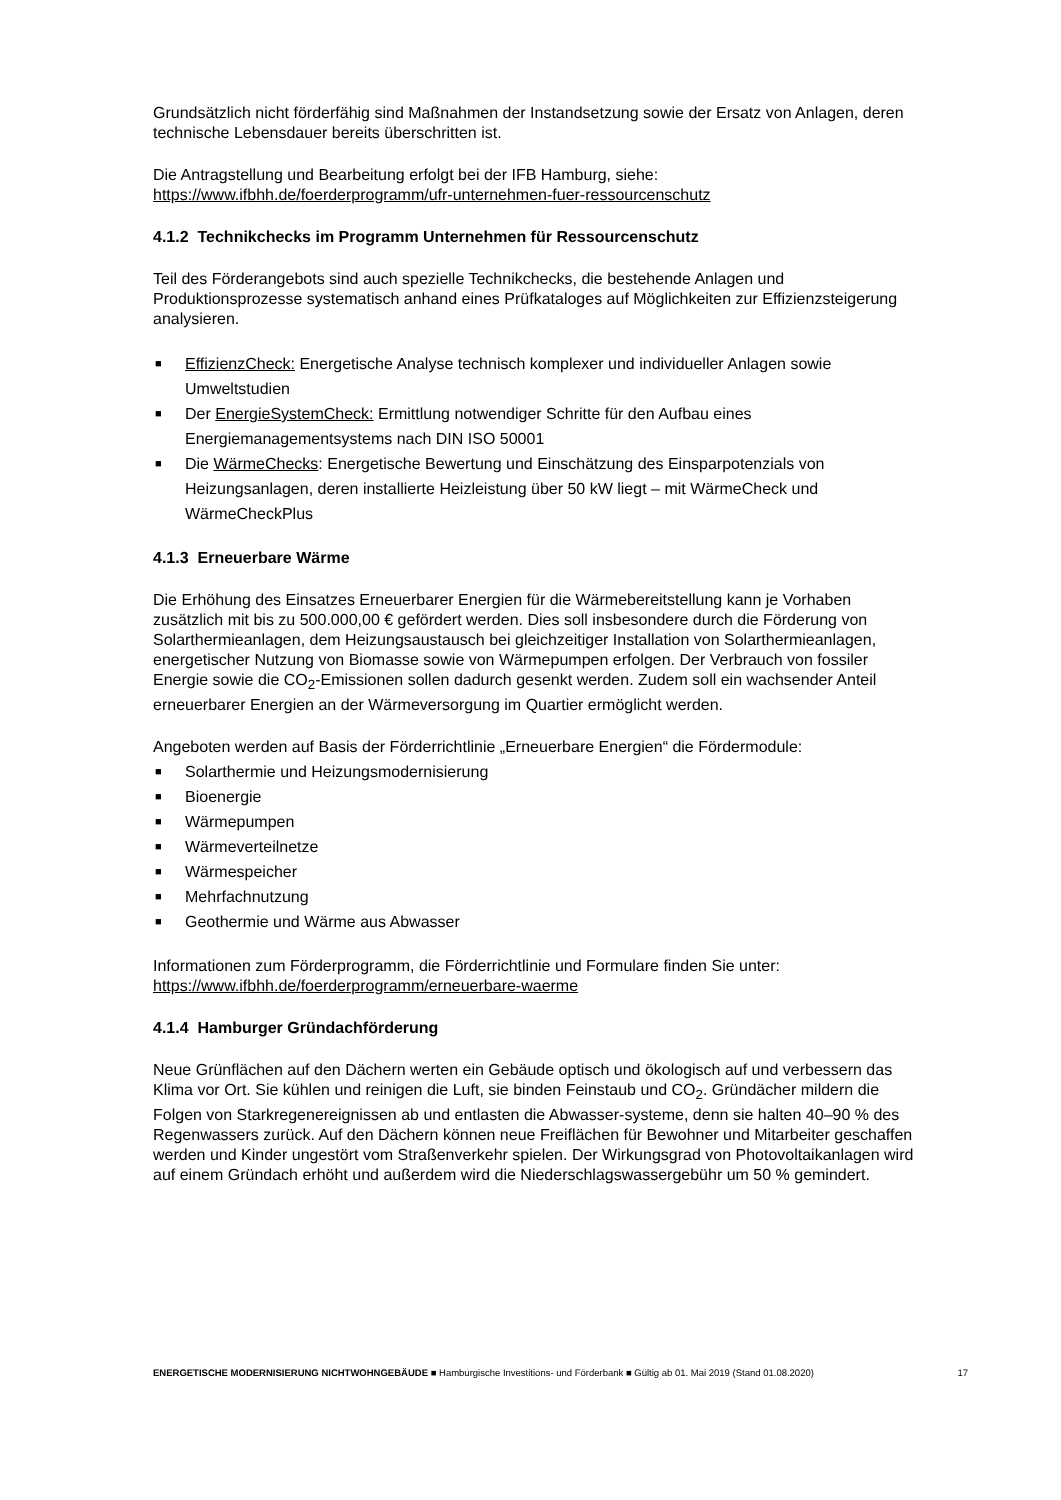Grundsätzlich nicht förderfähig sind Maßnahmen der Instandsetzung sowie der Ersatz von Anlagen, deren technische Lebensdauer bereits überschritten ist.
Die Antragstellung und Bearbeitung erfolgt bei der IFB Hamburg, siehe:
https://www.ifbhh.de/foerderprogramm/ufr-unternehmen-fuer-ressourcenschutz
4.1.2 Technikchecks im Programm Unternehmen für Ressourcenschutz
Teil des Förderangebots sind auch spezielle Technikchecks, die bestehende Anlagen und Produktionsprozesse systematisch anhand eines Prüfkataloges auf Möglichkeiten zur Effizienzsteigerung analysieren.
■ EffizienzCheck: Energetische Analyse technisch komplexer und individueller Anlagen sowie Umweltstudien
■ Der EnergieSystemCheck: Ermittlung notwendiger Schritte für den Aufbau eines Energiemanagementsystems nach DIN ISO 50001
■ Die WärmeChecks: Energetische Bewertung und Einschätzung des Einsparpotenzials von Heizungsanlagen, deren installierte Heizleistung über 50 kW liegt – mit WärmeCheck und WärmeCheckPlus
4.1.3 Erneuerbare Wärme
Die Erhöhung des Einsatzes Erneuerbarer Energien für die Wärmebereitstellung kann je Vorhaben zusätzlich mit bis zu 500.000,00 € gefördert werden. Dies soll insbesondere durch die Förderung von Solarthermieanlagen, dem Heizungsaustausch bei gleichzeitiger Installation von Solarthermieanlagen, energetischer Nutzung von Biomasse sowie von Wärmepumpen erfolgen. Der Verbrauch von fossiler Energie sowie die CO<sub>2</sub>-Emissionen sollen dadurch gesenkt werden. Zudem soll ein wachsender Anteil erneuerbarer Energien an der Wärmeversorgung im Quartier ermöglicht werden.
Angeboten werden auf Basis der Förderrichtlinie „Erneuerbare Energien“ die Fördermodule:
■ Solarthermie und Heizungsmodernisierung
■ Bioenergie
■ Wärmepumpen
■ Wärmeverteilnetze
■ Wärmespeicher
■ Mehrfachnutzung
■ Geothermie und Wärme aus Abwasser
Informationen zum Förderprogramm, die Förderrichtlinie und Formulare finden Sie unter:
https://www.ifbhh.de/foerderprogramm/erneuerbare-waerme
4.1.4 Hamburger Gründachförderung
Neue Grünflächen auf den Dächern werten ein Gebäude optisch und ökologisch auf und verbessern das Klima vor Ort. Sie kühlen und reinigen die Luft, sie binden Feinstaub und CO<sub>2</sub>. Gründächer mildern die Folgen von Starkregenereignissen ab und entlasten die Abwasser-systeme, denn sie halten 40–90 % des Regenwassers zurück. Auf den Dächern können neue Freiflächen für Bewohner und Mitarbeiter geschaffen werden und Kinder ungestört vom Straßenverkehr spielen. Der Wirkungsgrad von Photovoltaikanlagen wird auf einem Gründach erhöht und außerdem wird die Niederschlagswassergebühr um 50 % gemindert.
ENERGETISCHE MODERNISIERUNG NICHTWOHNGEBÄUDE ■ Hamburgische Investitions- und Förderbank ■ Gültig ab 01. Mai 2019 (Stand 01.08.2020) 17